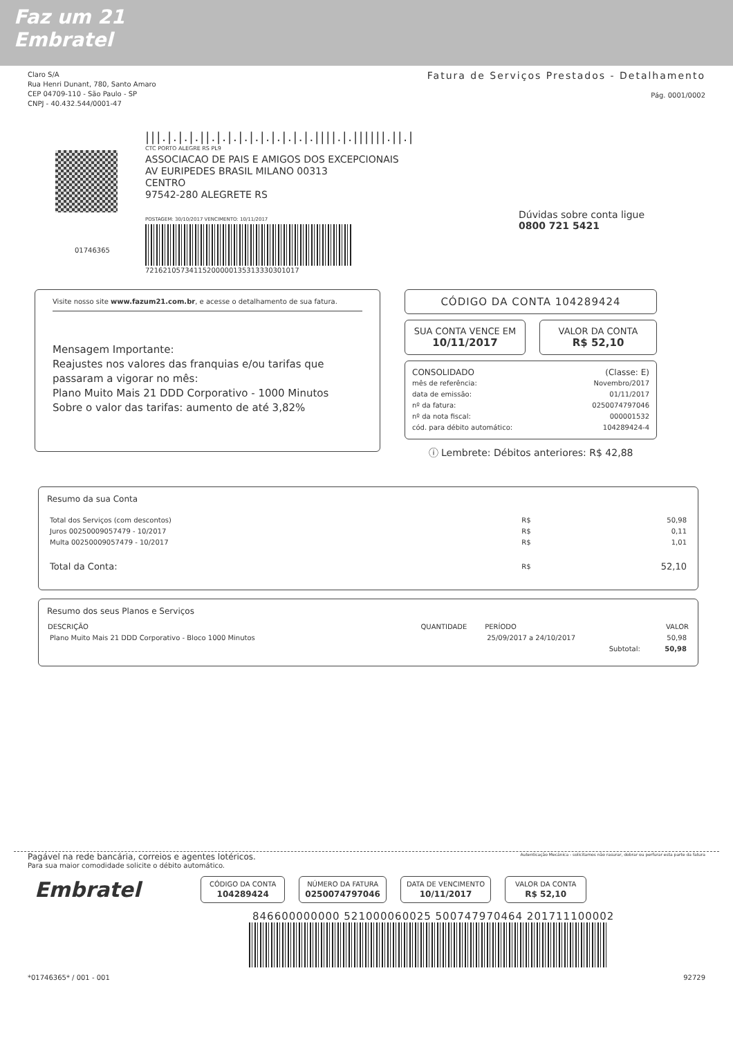Faz um 21
Embratel
Claro S/A
Rua Henri Dunant, 780, Santo Amaro
CEP 04709-110 - São Paulo - SP
CNPJ - 40.432.544/0001-47
Fatura de Serviços Prestados - Detalhamento
Pág. 0001/0002
|||.|.|.|.||.|.|.|.|.|.|.|.|.|.||||.|.||||||.||.|
CTC PORTO ALEGRE RS PL9
ASSOCIACAO DE PAIS E AMIGOS DOS EXCEPCIONAIS
AV EURIPEDES BRASIL MILANO 00313
CENTRO
97542-280 ALEGRETE RS
POSTAGEM: 30/10/2017 VENCIMENTO: 10/11/2017
72162105734115200000135313330301017
Dúvidas sobre conta ligue
0800 721 5421
01746365
Visite nosso site www.fazum21.com.br, e acesse o detalhamento de sua fatura.
Mensagem Importante:
Reajustes nos valores das franquias e/ou tarifas que passaram a vigorar no mês:
Plano Muito Mais 21 DDD Corporativo - 1000 Minutos
Sobre o valor das tarifas: aumento de até 3,82%
CÓDIGO DA CONTA 104289424
SUA CONTA VENCE EM
10/11/2017
VALOR DA CONTA
R$ 52,10
| CONSOLIDADO | (Classe: E) |
| mês de referência: | Novembro/2017 |
| data de emissão: | 01/11/2017 |
| nº da fatura: | 0250074797046 |
| nº da nota fiscal: | 000001532 |
| cód. para débito automático: | 104289424-4 |
ⓘ Lembrete: Débitos anteriores: R$ 42,88
Resumo da sua Conta
| Total dos Serviços (com descontos) | R$ | 50,98 |
| Juros 00250009057479 - 10/2017 | R$ | 0,11 |
| Multa 00250009057479 - 10/2017 | R$ | 1,01 |
| Total da Conta: | R$ | 52,10 |
Resumo dos seus Planos e Serviços
| DESCRIÇÃO | QUANTIDADE | PERÍODO | VALOR |
| --- | --- | --- | --- |
| Plano Muito Mais 21 DDD Corporativo - Bloco 1000 Minutos | | 25/09/2017 a 24/10/2017 | 50,98 |
| | | Subtotal: | 50,98 |
Pagável na rede bancária, correios e agentes lotéricos.
Para sua maior comodidade solicite o débito automático.
Autenticação Mecânica - solicitamos não rasurar, dobrar ou perfurar esta parte da fatura
Embratel
CÓDIGO DA CONTA
104289424
NÚMERO DA FATURA
0250074797046
DATA DE VENCIMENTO
10/11/2017
VALOR DA CONTA
R$ 52,10
846600000000 521000060025 500747970464 201711100002
*01746365* / 001 - 001 92729